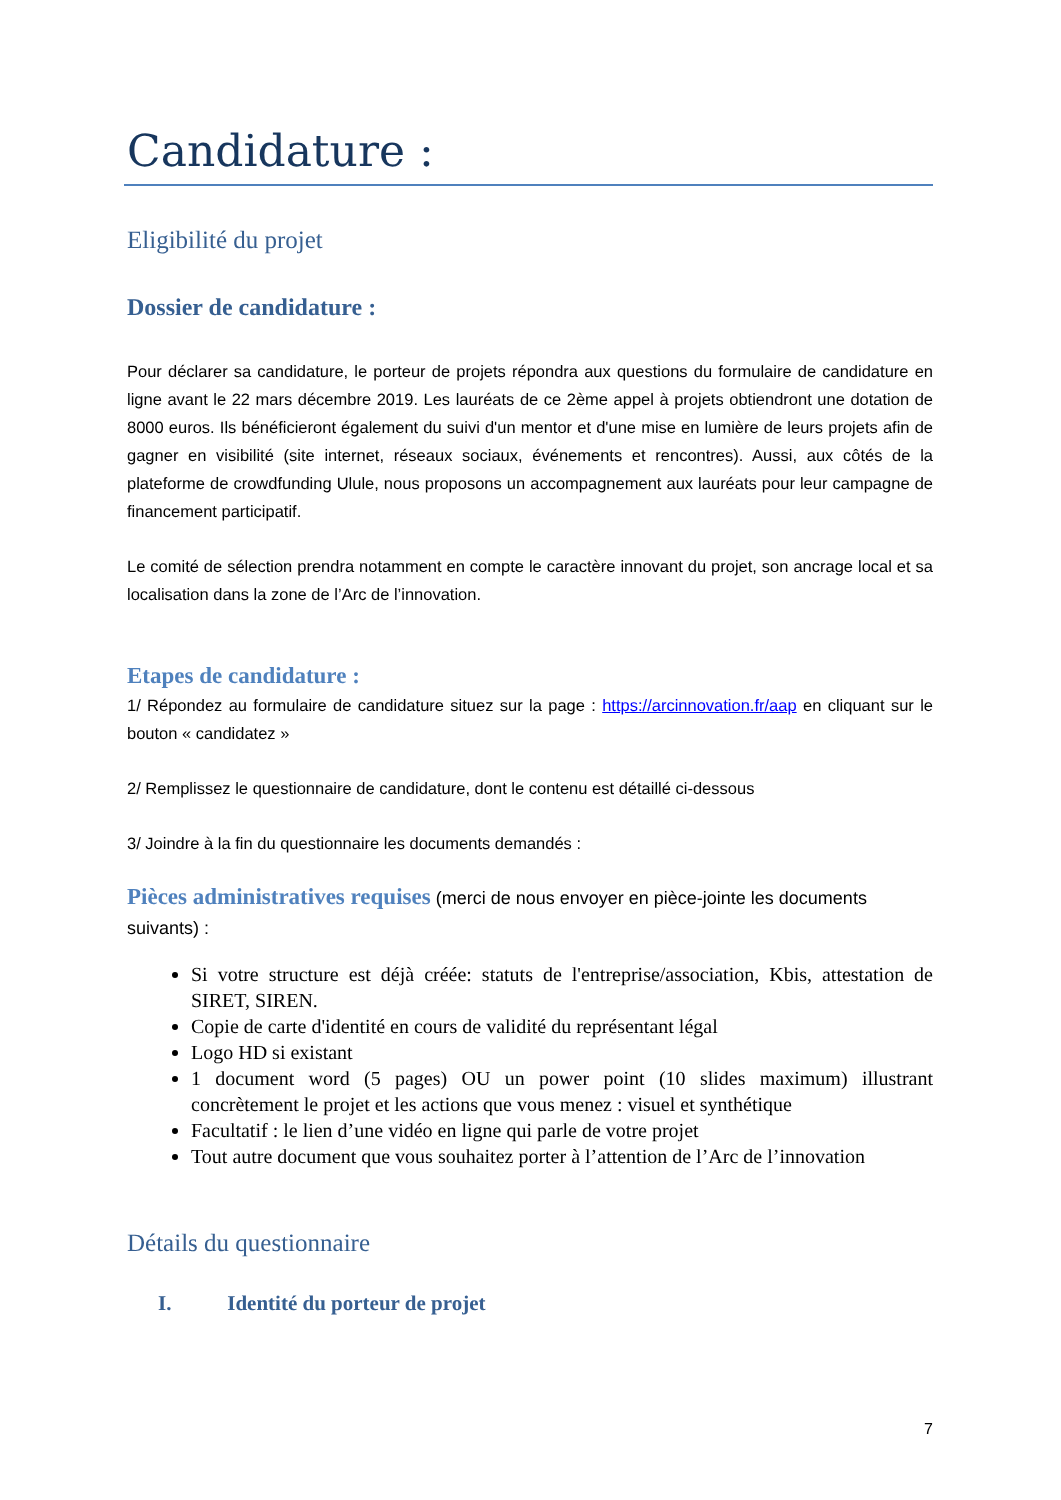Candidature :
Eligibilité du projet
Dossier de candidature :
Pour déclarer sa candidature, le porteur de projets répondra aux questions du formulaire de candidature en ligne avant le 22 mars décembre 2019. Les lauréats de ce 2ème appel à projets obtiendront une dotation de 8000 euros. Ils bénéficieront également du suivi d'un mentor et d'une mise en lumière de leurs projets afin de gagner en visibilité (site internet, réseaux sociaux, événements et rencontres). Aussi, aux côtés de la plateforme de crowdfunding Ulule, nous proposons un accompagnement aux lauréats pour leur campagne de financement participatif.
Le comité de sélection prendra notamment en compte le caractère innovant du projet, son ancrage local et sa localisation dans la zone de l’Arc de l’innovation.
Etapes de candidature :
1/ Répondez au formulaire de candidature situez sur la page : https://arcinnovation.fr/aap en cliquant sur le bouton « candidatez »
2/ Remplissez le questionnaire de candidature, dont le contenu est détaillé ci-dessous
3/ Joindre à la fin du questionnaire les documents demandés :
Pièces administratives requises (merci de nous envoyer en pièce-jointe les documents suivants) :
Si votre structure est déjà créée: statuts de l'entreprise/association, Kbis, attestation de SIRET, SIREN.
Copie de carte d'identité en cours de validité du représentant légal
Logo HD si existant
1 document word (5 pages) OU un power point (10 slides maximum) illustrant concrètement le projet et les actions que vous menez : visuel et synthétique
Facultatif : le lien d’une vidéo en ligne qui parle de votre projet
Tout autre document que vous souhaitez porter à l’attention de l’Arc de l’innovation
Détails du questionnaire
I. Identité du porteur de projet
7